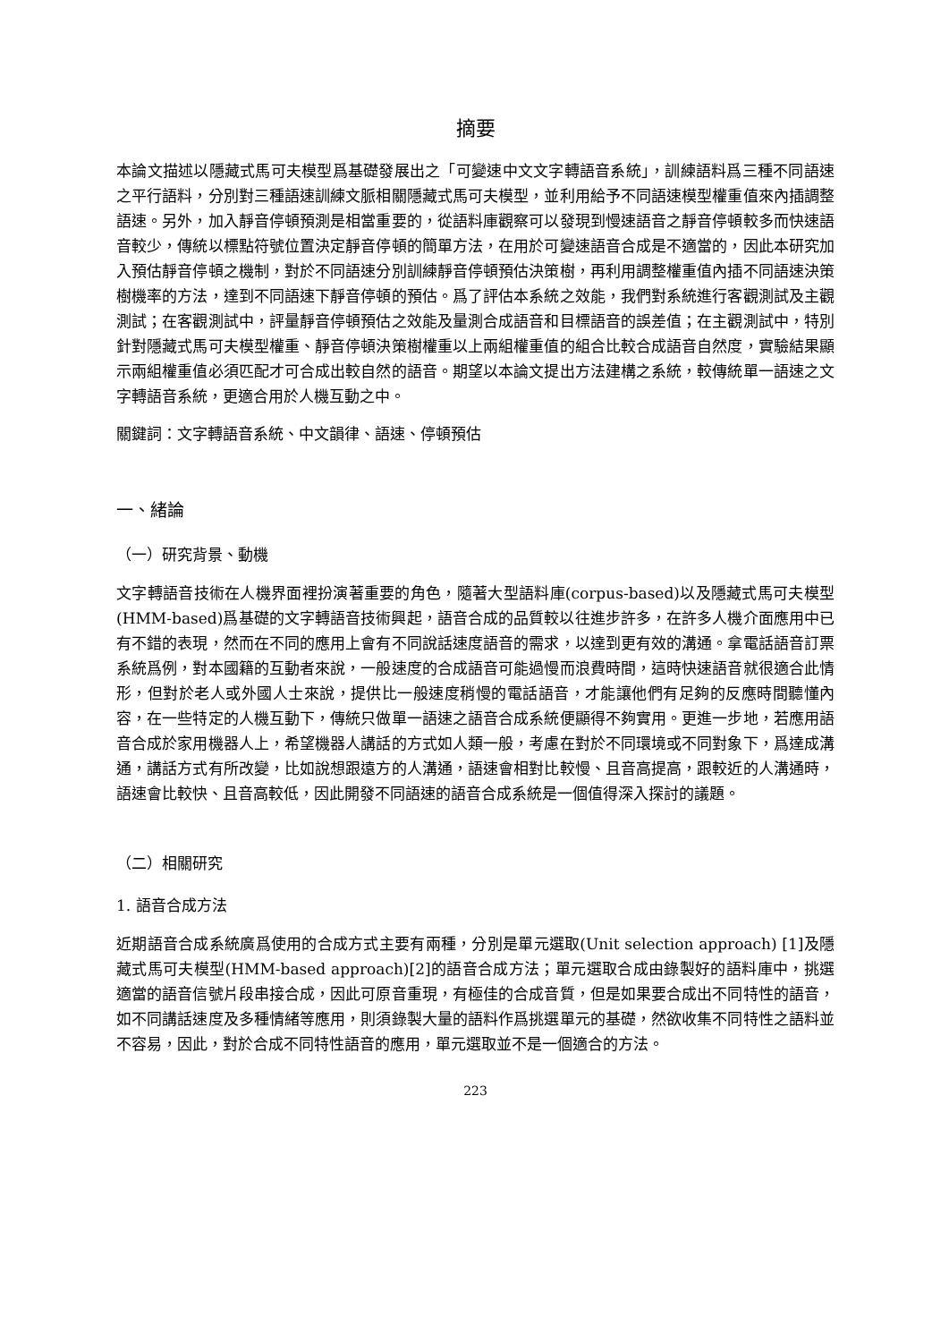摘要
本論文描述以隱藏式馬可夫模型爲基礎發展出之「可變速中文文字轉語音系統」，訓練語料爲三種不同語速之平行語料，分別對三種語速訓練文脈相關隱藏式馬可夫模型，並利用給予不同語速模型權重值來內插調整語速。另外，加入靜音停頓預測是相當重要的，從語料庫觀察可以發現到慢速語音之靜音停頓較多而快速語音較少，傳統以標點符號位置決定靜音停頓的簡單方法，在用於可變速語音合成是不適當的，因此本研究加入預估靜音停頓之機制，對於不同語速分別訓練靜音停頓預估決策樹，再利用調整權重值內插不同語速決策樹機率的方法，達到不同語速下靜音停頓的預估。爲了評估本系統之效能，我們對系統進行客觀測試及主觀測試；在客觀測試中，評量靜音停頓預估之效能及量測合成語音和目標語音的誤差值；在主觀測試中，特別針對隱藏式馬可夫模型權重、靜音停頓決策樹權重以上兩組權重值的組合比較合成語音自然度，實驗結果顯示兩組權重值必須匹配才可合成出較自然的語音。期望以本論文提出方法建構之系統，較傳統單一語速之文字轉語音系統，更適合用於人機互動之中。
關鍵詞：文字轉語音系統、中文韻律、語速、停頓預估
一、緒論
（一）研究背景、動機
文字轉語音技術在人機界面裡扮演著重要的角色，隨著大型語料庫(corpus-based)以及隱藏式馬可夫模型(HMM-based)爲基礎的文字轉語音技術興起，語音合成的品質較以往進步許多，在許多人機介面應用中已有不錯的表現，然而在不同的應用上會有不同說話速度語音的需求，以達到更有效的溝通。拿電話語音訂票系統爲例，對本國籍的互動者來說，一般速度的合成語音可能過慢而浪費時間，這時快速語音就很適合此情形，但對於老人或外國人士來說，提供比一般速度稍慢的電話語音，才能讓他們有足夠的反應時間聽懂內容，在一些特定的人機互動下，傳統只做單一語速之語音合成系統便顯得不夠實用。更進一步地，若應用語音合成於家用機器人上，希望機器人講話的方式如人類一般，考慮在對於不同環境或不同對象下，爲達成溝通，講話方式有所改變，比如說想跟遠方的人溝通，語速會相對比較慢、且音高提高，跟較近的人溝通時，語速會比較快、且音高較低，因此開發不同語速的語音合成系統是一個值得深入探討的議題。
（二）相關研究
1. 語音合成方法
近期語音合成系統廣爲使用的合成方式主要有兩種，分別是單元選取(Unit selection approach) [1]及隱藏式馬可夫模型(HMM-based approach)[2]的語音合成方法；單元選取合成由錄製好的語料庫中，挑選適當的語音信號片段串接合成，因此可原音重現，有極佳的合成音質，但是如果要合成出不同特性的語音，如不同講話速度及多種情緒等應用，則須錄製大量的語料作爲挑選單元的基礎，然欲收集不同特性之語料並不容易，因此，對於合成不同特性語音的應用，單元選取並不是一個適合的方法。
223